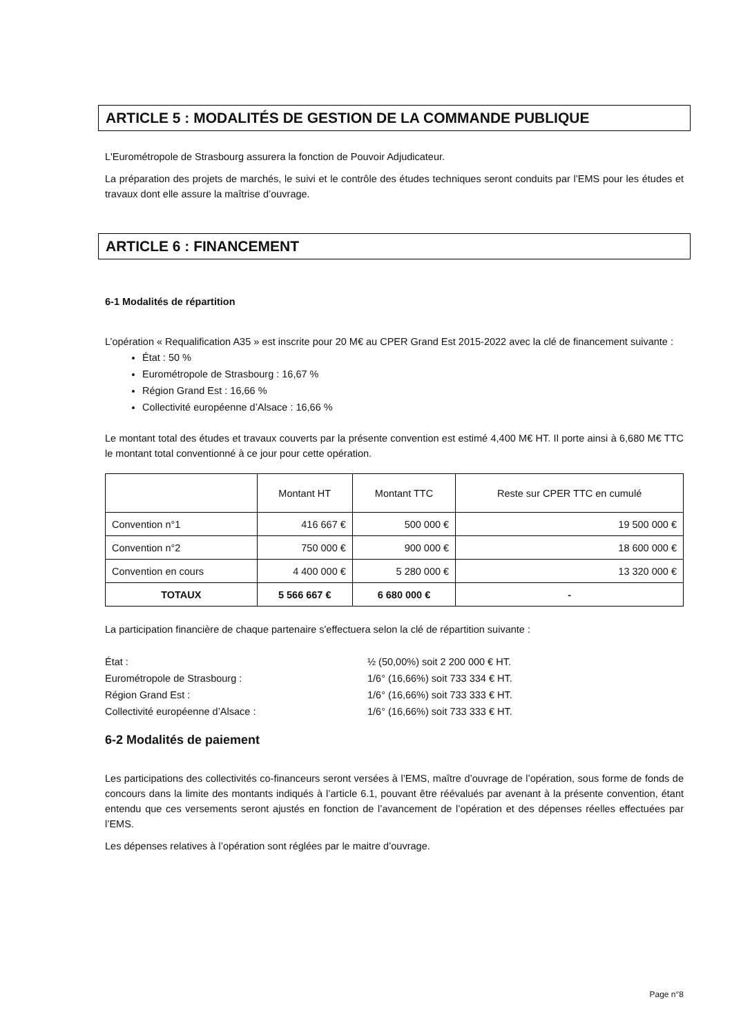ARTICLE 5 : MODALITÉS DE GESTION DE LA COMMANDE PUBLIQUE
L'Eurométropole de Strasbourg assurera la fonction de Pouvoir Adjudicateur.
La préparation des projets de marchés, le suivi et le contrôle des études techniques seront conduits par l’EMS pour les études et travaux dont elle assure la maîtrise d’ouvrage.
ARTICLE 6 : FINANCEMENT
6-1 Modalités de répartition
L’opération « Requalification A35 » est inscrite pour 20 M€ au CPER Grand Est 2015-2022 avec la clé de financement suivante :
État : 50 %
Eurométropole de Strasbourg : 16,67 %
Région Grand Est : 16,66 %
Collectivité européenne d’Alsace : 16,66 %
Le montant total des études et travaux couverts par la présente convention est estimé 4,400 M€ HT. Il porte ainsi à 6,680 M€ TTC le montant total conventionné à ce jour pour cette opération.
| | Montant HT | Montant TTC | Reste sur CPER TTC en cumulé |
| --- | --- | --- | --- |
| Convention n°1 | 416 667 € | 500 000 € | 19 500 000 € |
| Convention n°2 | 750 000 € | 900 000 € | 18 600 000 € |
| Convention en cours | 4 400 000 € | 5 280 000 € | 13 320 000 € |
| TOTAUX | 5 566 667 € | 6 680 000 € | - |
La participation financière de chaque partenaire s'effectuera selon la clé de répartition suivante :
État : ½ (50,00%) soit 2 200 000 € HT. Eurométropole de Strasbourg : 1/6° (16,66%) soit 733 334 € HT. Région Grand Est : 1/6° (16,66%) soit 733 333 € HT. Collectivité européenne d’Alsace : 1/6° (16,66%) soit 733 333 € HT.
6-2 Modalités de paiement
Les participations des collectivités co-financeurs seront versées à l’EMS, maître d’ouvrage de l’opération, sous forme de fonds de concours dans la limite des montants indiqués à l’article 6.1, pouvant être réévalués par avenant à la présente convention, étant entendu que ces versements seront ajustés en fonction de l’avancement de l’opération et des dépenses réelles effectuées par l’EMS.
Les dépenses relatives à l’opération sont réglées par le maitre d’ouvrage.
Page n°8